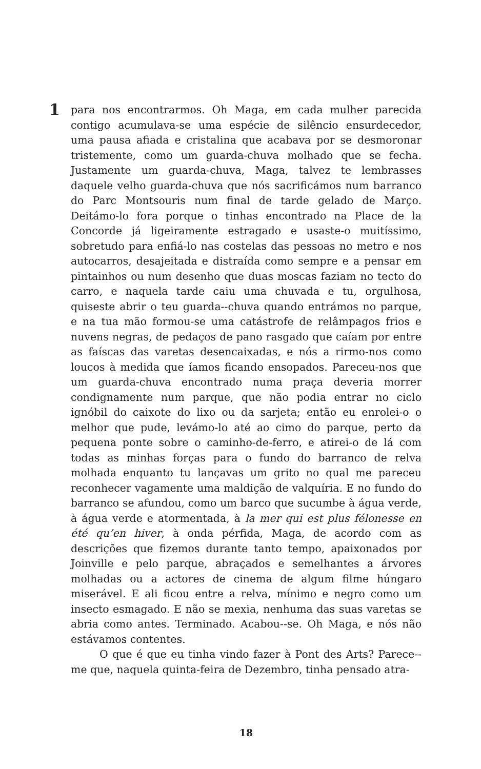1
para nos encontrarmos. Oh Maga, em cada mulher parecida contigo acumulava-se uma espécie de silêncio ensurdecedor, uma pausa afiada e cristalina que acabava por se desmoronar tristemente, como um guarda-chuva molhado que se fecha. Justamente um guarda-chuva, Maga, talvez te lembrasses daquele velho guarda-chuva que nós sacrificámos num barranco do Parc Montsouris num final de tarde gelado de Março. Deitámo-lo fora porque o tinhas encontrado na Place de la Concorde já ligeiramente estragado e usaste-o muitíssimo, sobretudo para enfiá-lo nas costelas das pessoas no metro e nos autocarros, desajeitada e distraída como sempre e a pensar em pintainhos ou num desenho que duas moscas faziam no tecto do carro, e naquela tarde caiu uma chuvada e tu, orgulhosa, quiseste abrir o teu guarda--chuva quando entrámos no parque, e na tua mão formou-se uma catástrofe de relâmpagos frios e nuvens negras, de pedaços de pano rasgado que caíam por entre as faíscas das varetas desencaixadas, e nós a rirmo-nos como loucos à medida que íamos ficando ensopados. Pareceu-nos que um guarda-chuva encontrado numa praça deveria morrer condignamente num parque, que não podia entrar no ciclo ignóbil do caixote do lixo ou da sarjeta; então eu enrolei-o o melhor que pude, levámo-lo até ao cimo do parque, perto da pequena ponte sobre o caminho-de-ferro, e atirei-o de lá com todas as minhas forças para o fundo do barranco de relva molhada enquanto tu lançavas um grito no qual me pareceu reconhecer vagamente uma maldição de valquíria. E no fundo do barranco se afundou, como um barco que sucumbe à água verde, à água verde e atormentada, à la mer qui est plus félonesse en été qu’en hiver, à onda pérfida, Maga, de acordo com as descrições que fizemos durante tanto tempo, apaixonados por Joinville e pelo parque, abraçados e semelhantes a árvores molhadas ou a actores de cinema de algum filme húngaro miserável. E ali ficou entre a relva, mínimo e negro como um insecto esmagado. E não se mexia, nenhuma das suas varetas se abria como antes. Terminado. Acabou--se. Oh Maga, e nós não estávamos contentes.
O que é que eu tinha vindo fazer à Pont des Arts? Parece--me que, naquela quinta-feira de Dezembro, tinha pensado atra-
18